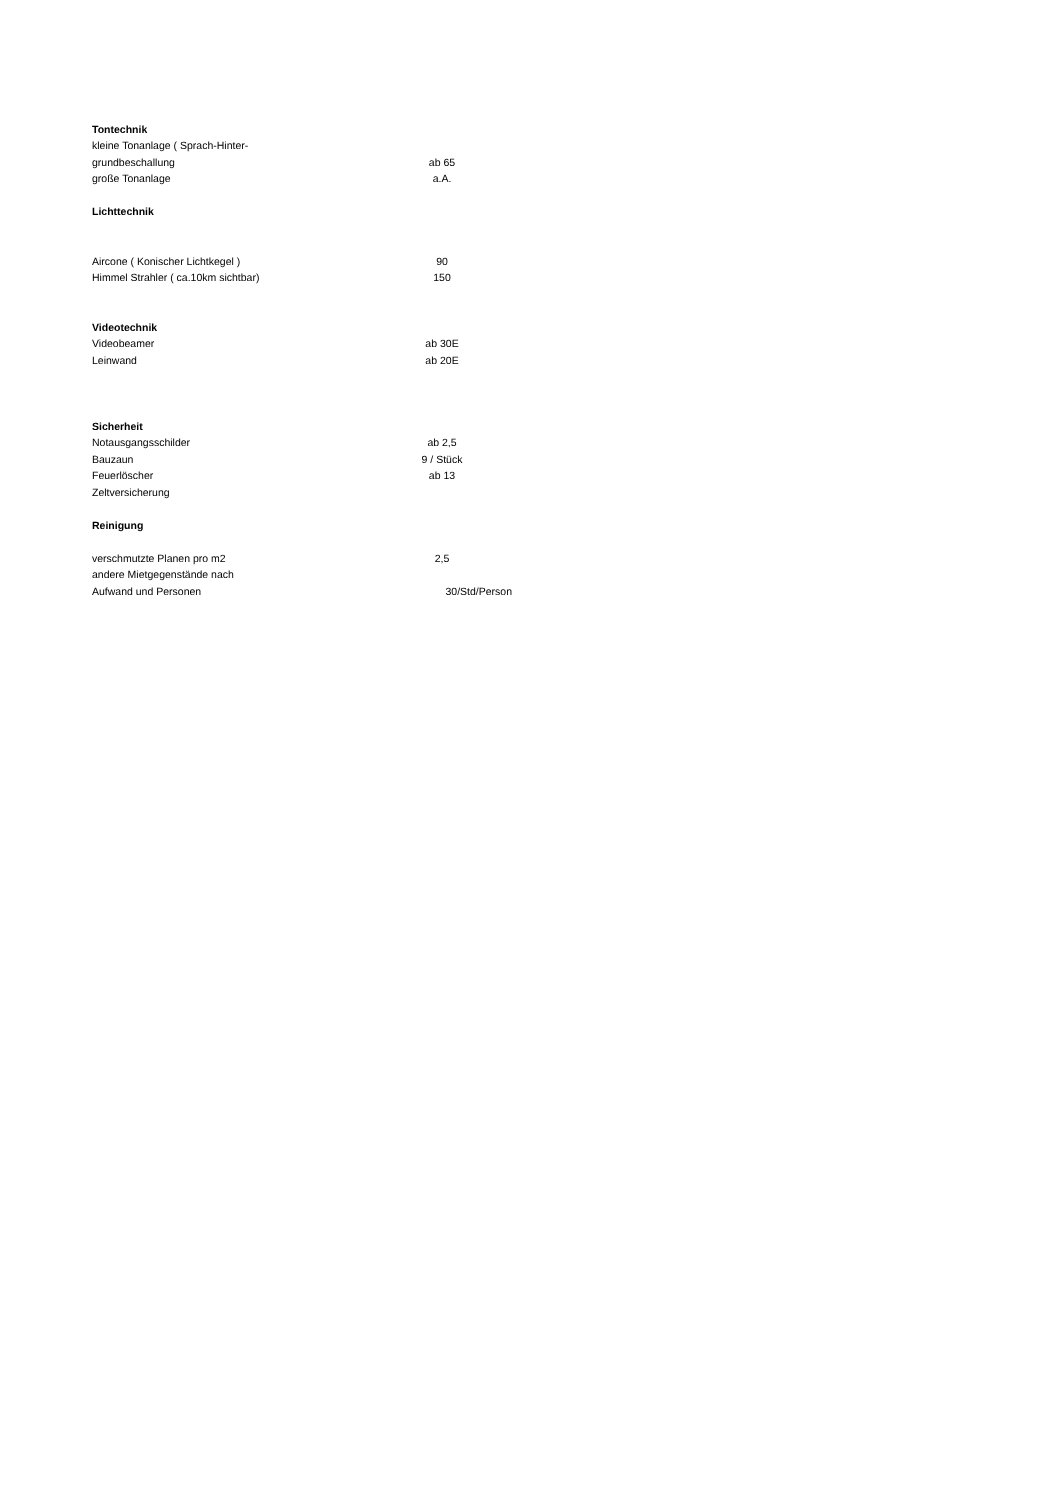| Tontechnik | |
| kleine Tonanlage ( Sprach-Hinter- | |
| grundbeschallung | ab 65 |
| große Tonanlage | a.A. |
| Lichttechnik | |
| Aircone ( Konischer Lichtkegel ) | 90 |
| Himmel Strahler ( ca.10km sichtbar) | 150 |
| Videotechnik | |
| Videobeamer | ab 30E |
| Leinwand | ab 20E |
| Sicherheit | |
| Notausgangsschilder | ab 2,5 |
| Bauzaun | 9 / Stück |
| Feuerlöscher | ab 13 |
| Zeltversicherung | |
| Reinigung | |
| verschmutzte Planen pro m2 | 2,5 |
| andere Mietgegenstände nach | |
| Aufwand und Personen | 30/Std/Person |